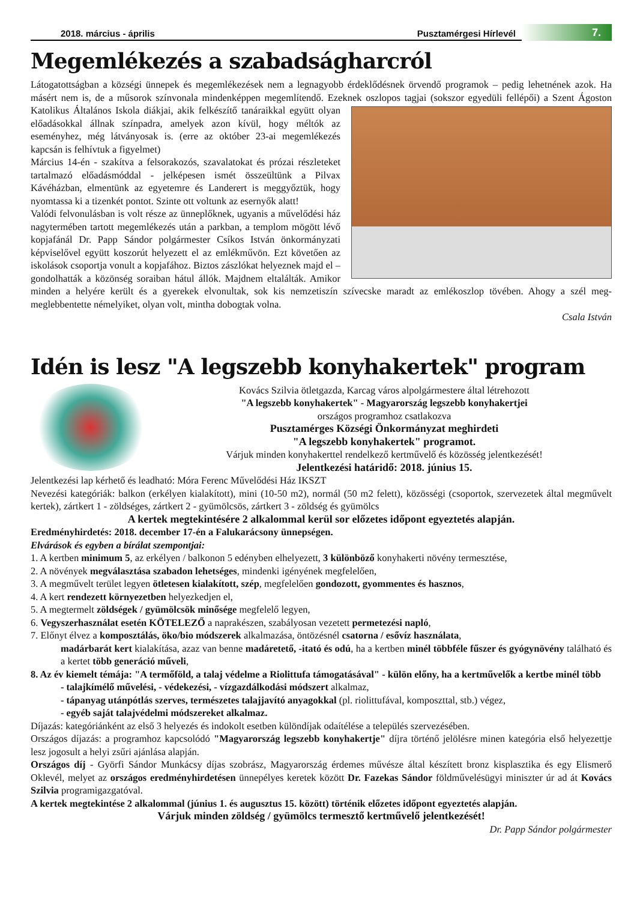2018. március - április
Pusztamérgesi Hírlevél
7.
Megemlékezés a szabadságharcról
Látogatottságban a községi ünnepek és megemlékezések nem a legnagyobb érdeklődésnek örvendő programok – pedig lehetnének azok. Ha másért nem is, de a műsorok színvonala mindenképpen megemlítendő. Ezeknek oszlopos tagjai (sokszor egyedüli fellépői) a Szent Ágoston Katolikus Általános Iskola diákjai, akik felkészítő tanáraikkal együtt olyan előadásokkal állnak színpadra, amelyek azon kívül, hogy méltók az eseményhez, még látványosak is. (erre az október 23-ai megemlékezés kapcsán is felhívtuk a figyelmet)
Március 14-én - szakítva a felsorakozós, szavalatokat és prózai részleteket tartalmazó előadásmóddal - jelképesen ismét összeültünk a Pilvax Kávéházban, elmentünk az egyetemre és Landerert is meggyőztük, hogy nyomtassa ki a tizenkét pontot. Szinte ott voltunk az esernyők alatt!
Valódi felvonulásban is volt része az ünneplőknek, ugyanis a művelődési ház nagytermében tartott megemlékezés után a parkban, a templom mögött lévő kopjafánál Dr. Papp Sándor polgármester Csíkos István önkormányzati képviselővel együtt koszorút helyezett el az emlékművön. Ezt követően az iskolások csoportja vonult a kopjafához. Biztos zászlókat helyeznek majd el – gondolhatták a közönség soraiban hátul állók. Majdnem eltalálták. Amikor minden a helyére került és a gyerekek elvonultak, sok kis nemzetiszín szívecske maradt az emlékoszlop tövében. Ahogy a szél meg-meglebbentette némelyiket, olyan volt, mintha dobogtak volna.
Csala István
Idén is lesz "A legszebb konyhakertek" program
Kovács Szilvia ötletgazda, Karcag város alpolgármestere által létrehozott
"A legszebb konyhakertek" - Magyarország legszebb konyhakertjei
országos programhoz csatlakozva
Pusztamérges Községi Önkormányzat meghirdeti
"A legszebb konyhakertek" programot.
Várjuk minden konyhakerttel rendelkező kertművelő és közösség jelentkezését!
Jelentkezési határidő: 2018. június 15.
Jelentkezési lap kérhető és leadható: Móra Ferenc Művelődési Ház IKSZT
Nevezési kategóriák: balkon (erkélyen kialakított), mini (10-50 m2), normál (50 m2 felett), közösségi (csoportok, szervezetek által megművelt kertek), zártkert 1 - zöldséges, zártkert 2 - gyümölcsös, zártkert 3 - zöldség és gyümölcs
A kertek megtekintésére 2 alkalommal kerül sor előzetes időpont egyeztetés alapján.
Eredményhirdetés: 2018. december 17-én a Falukarácsony ünnepségen.
Elvárások és egyben a bírálat szempontjai:
1. A kertben minimum 5, az erkélyen / balkonon 5 edényben elhelyezett, 3 különböző konyhakerti növény termesztése,
2. A növények megválasztása szabadon lehetséges, mindenki igényének megfelelően,
3. A megművelt terület legyen ötletesen kialakított, szép, megfelelően gondozott, gyommentes és hasznos,
4. A kert rendezett környezetben helyezkedjen el,
5. A megtermelt zöldségek / gyümölcsök minősége megfelelő legyen,
6. Vegyszerhasználat esetén KÖTELEZŐ a naprakészen, szabályosan vezetett permetezési napló,
7. Előnyt élvez a komposztálás, öko/bio módszerek alkalmazása, öntözésnél csatorna / esővíz használata,
madárbarát kert kialakítása, azaz van benne madáretető, -itató és odú, ha a kertben minél többféle fűszer és gyógynövény található és a kertet több generáció műveli,
8. Az év kiemelt témája: "A termőföld, a talaj védelme a Riolittufa támogatásával" - külön előny, ha a kertművelők a kertbe minél több
- talajkímélő művelési, - védekezési, - vízgazdálkodási módszert alkalmaz,
- tápanyag utánpótlás szerves, természetes talajjavító anyagokkal (pl. riolittufával, komposzttal, stb.) végez,
- egyéb saját talajvédelmi módszereket alkalmaz.
Díjazás: kategóriánként az első 3 helyezés és indokolt esetben különdíjak odaítélése a település szervezésében.
Országos díjazás: a programhoz kapcsolódó "Magyarország legszebb konyhakertje" díjra történő jelölésre minen kategória első helyezettje lesz jogosult a helyi zsűri ajánlása alapján.
Országos díj - Györfi Sándor Munkácsy díjas szobrász, Magyarország érdemes művésze által készített bronz kisplasztika és egy Elismerő Oklevél, melyet az országos eredményhirdetésen ünnepélyes keretek között Dr. Fazekas Sándor földművelésügyi miniszter úr ad át Kovács Szilvia programigazgatóval.
A kertek megtekintése 2 alkalommal (június 1. és augusztus 15. között) történik előzetes időpont egyeztetés alapján.
Várjuk minden zöldség / gyümölcs termesztő kertművelő jelentkezését!
Dr. Papp Sándor polgármester